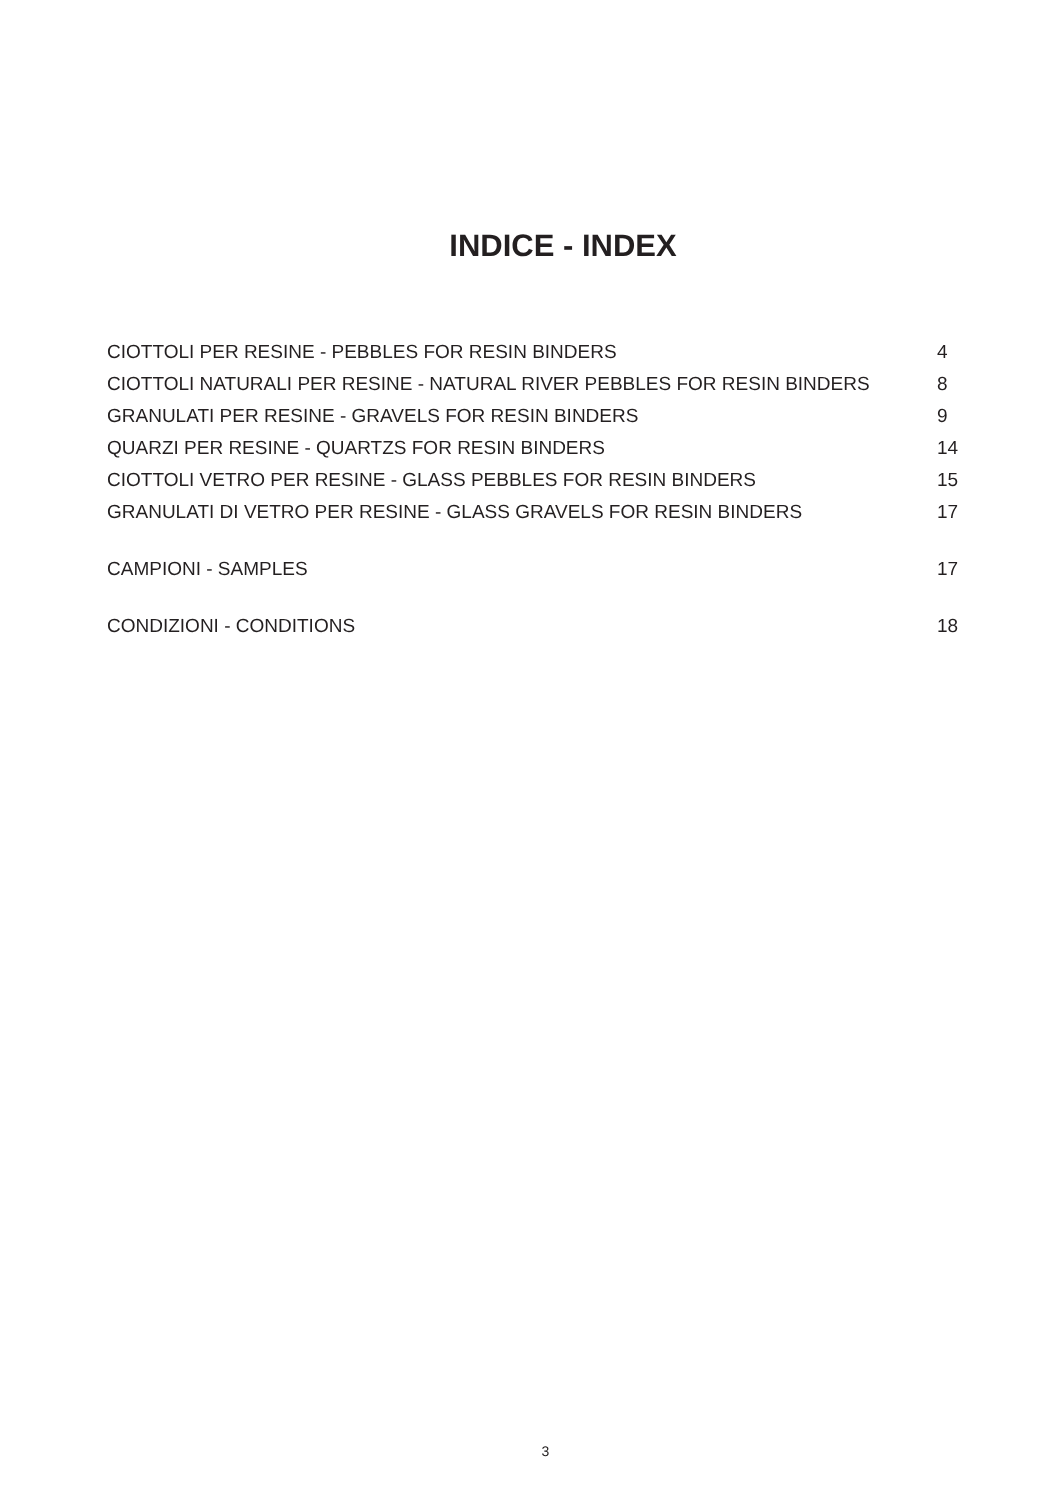INDICE - INDEX
CIOTTOLI PER RESINE - PEBBLES FOR RESIN BINDERS 4
CIOTTOLI NATURALI PER RESINE - NATURAL RIVER PEBBLES FOR RESIN BINDERS 8
GRANULATI PER RESINE - GRAVELS FOR RESIN BINDERS 9
QUARZI PER RESINE - QUARTZS FOR RESIN BINDERS 14
CIOTTOLI VETRO PER RESINE - GLASS PEBBLES FOR RESIN BINDERS 15
GRANULATI DI VETRO PER RESINE - GLASS GRAVELS FOR RESIN BINDERS 17
CAMPIONI - SAMPLES 17
CONDIZIONI - CONDITIONS 18
3